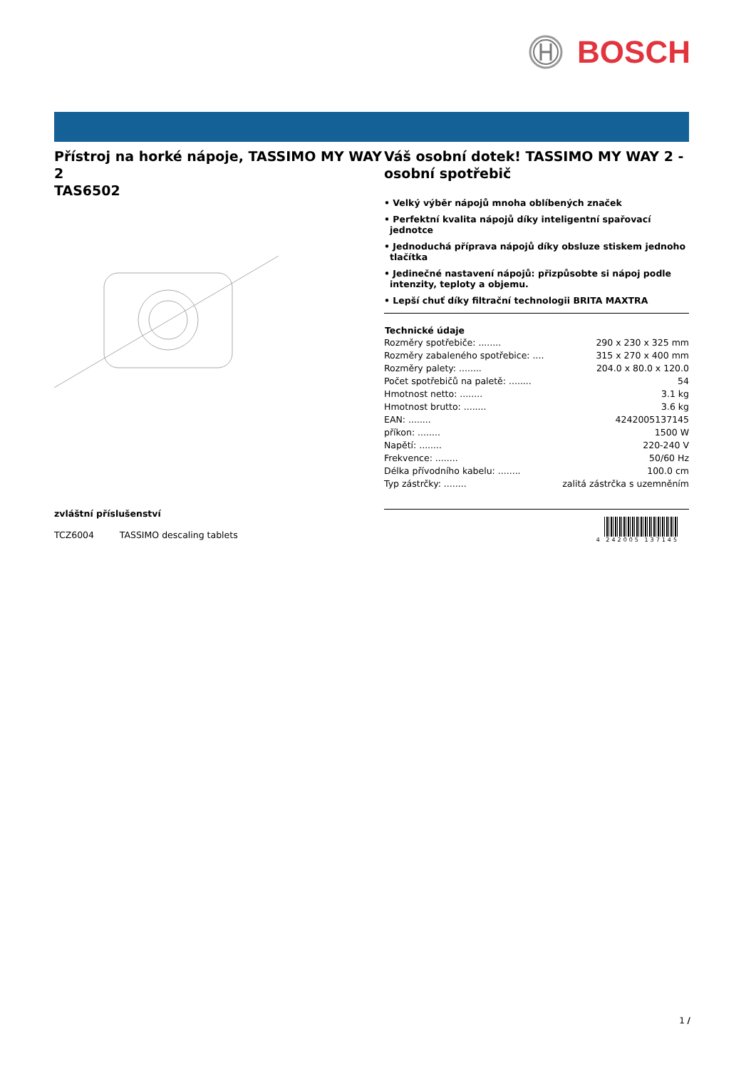BOSCH
Přístroj na horké nápoje, TASSIMO MY WAY 2
TAS6502
zvláštní příslušenství
TCZ6004 TASSIMO descaling tablets
Váš osobní dotek! TASSIMO MY WAY 2 - osobní spotřebič
• Velký výběr nápojů mnoha oblíbených značek
• Perfektní kvalita nápojů díky inteligentní spařovací jednotce
• Jednoduchá příprava nápojů díky obsluze stiskem jednoho tlačítka
• Jedinečné nastavení nápojů: přizpůsobte si nápoj podle intenzity, teploty a objemu.
• Lepší chuť díky filtrační technologii BRITA MAXTRA
| Technické údaje | |
| --- | --- |
| Rozměry spotřebiče: ........ | 290 x 230 x 325 mm |
| Rozměry zabaleného spotřebice: .... | 315 x 270 x 400 mm |
| Rozměry palety: ........ | 204.0 x 80.0 x 120.0 |
| Počet spotřebičů na paletě: ........ | 54 |
| Hmotnost netto: ........ | 3.1 kg |
| Hmotnost brutto: ........ | 3.6 kg |
| EAN: ........ | 4242005137145 |
| příkon: ........ | 1500 W |
| Napětí: ........ | 220-240 V |
| Frekvence: ........ | 50/60 Hz |
| Délka přívodního kabelu: ........ | 100.0 cm |
| Typ zástrčky: ........ | zalitá zástrčka s uzemněním |
4 242005 137145
1 /